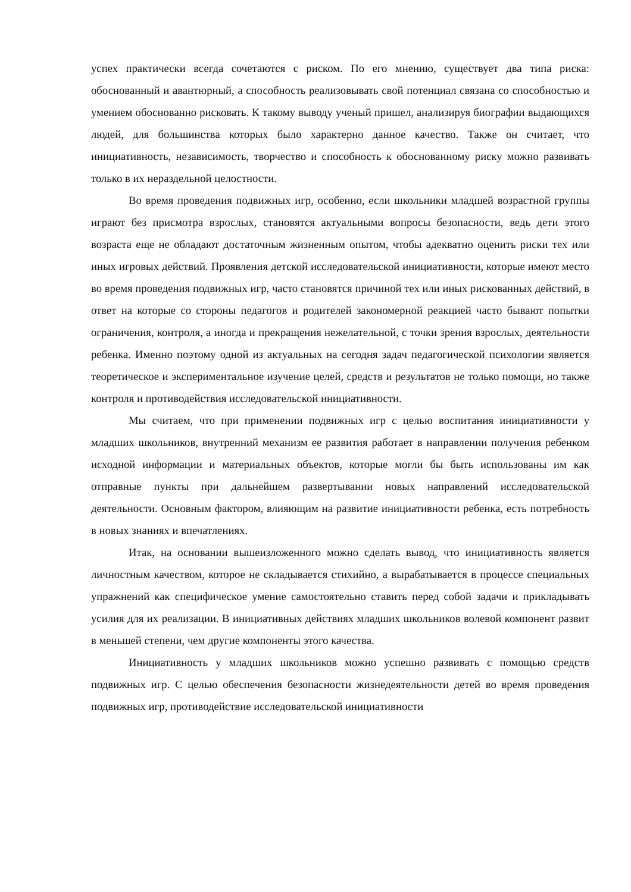успех практически всегда сочетаются с риском. По его мнению, существует два типа риска: обоснованный и авантюрный, а способность реализовывать свой потенциал связана со способностью и умением обоснованно рисковать. К такому выводу ученый пришел, анализируя биографии выдающихся людей, для большинства которых было характерно данное качество. Также он считает, что инициативность, независимость, творчество и способность к обоснованному риску можно развивать только в их нераздельной целостности.
Во время проведения подвижных игр, особенно, если школьники младшей возрастной группы играют без присмотра взрослых, становятся актуальными вопросы безопасности, ведь дети этого возраста еще не обладают достаточным жизненным опытом, чтобы адекватно оценить риски тех или иных игровых действий. Проявления детской исследовательской инициативности, которые имеют место во время проведения подвижных игр, часто становятся причиной тех или иных рискованных действий, в ответ на которые со стороны педагогов и родителей закономерной реакцией часто бывают попытки ограничения, контроля, а иногда и прекращения нежелательной, с точки зрения взрослых, деятельности ребенка. Именно поэтому одной из актуальных на сегодня задач педагогической психологии является теоретическое и экспериментальное изучение целей, средств и результатов не только помощи, но также контроля и противодействия исследовательской инициативности.
Мы считаем, что при применении подвижных игр с целью воспитания инициативности у младших школьников, внутренний механизм ее развития работает в направлении получения ребенком исходной информации и материальных объектов, которые могли бы быть использованы им как отправные пункты при дальнейшем развертывании новых направлений исследовательской деятельности. Основным фактором, влияющим на развитие инициативности ребенка, есть потребность в новых знаниях и впечатлениях.
Итак, на основании вышеизложенного можно сделать вывод, что инициативность является личностным качеством, которое не складывается стихийно, а вырабатывается в процессе специальных упражнений как специфическое умение самостоятельно ставить перед собой задачи и прикладывать усилия для их реализации. В инициативных действиях младших школьников волевой компонент развит в меньшей степени, чем другие компоненты этого качества.
Инициативность у младших школьников можно успешно развивать с помощью средств подвижных игр. С целью обеспечения безопасности жизнедеятельности детей во время проведения подвижных игр, противодействие исследовательской инициативности